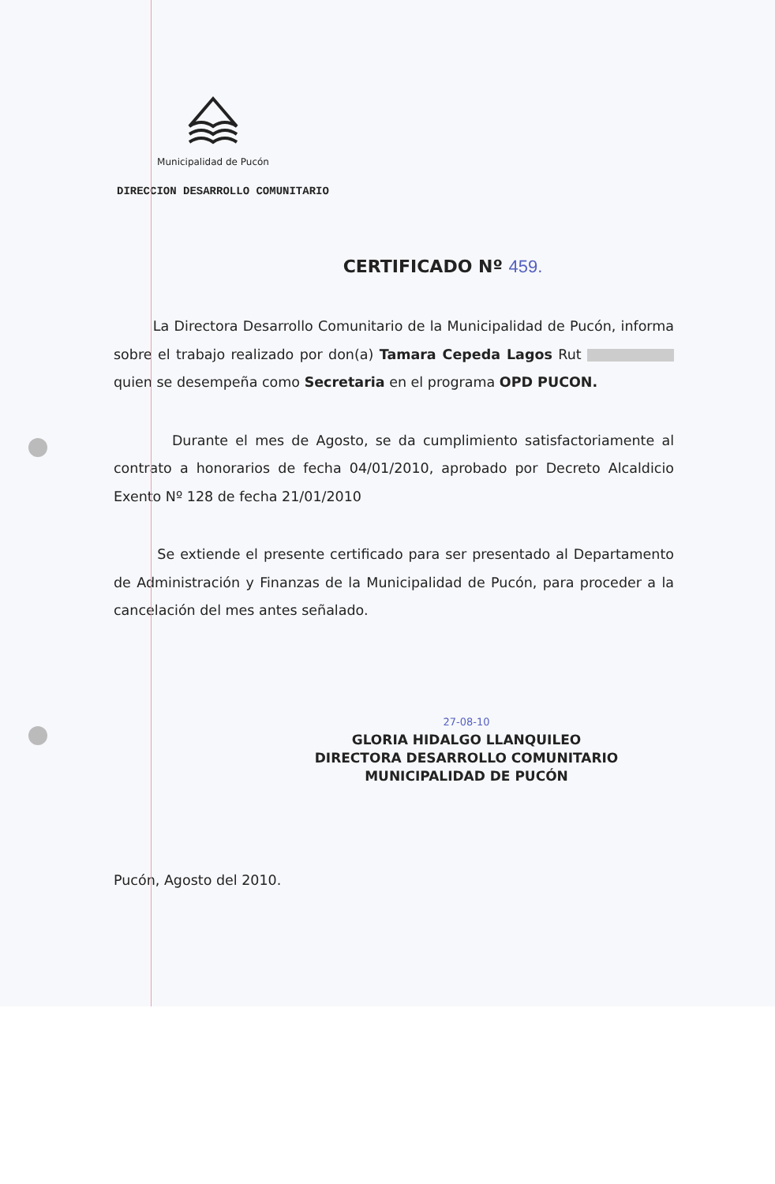Municipalidad de Pucón
DIRECCION DESARROLLO COMUNITARIO
CERTIFICADO Nº 459.
La Directora Desarrollo Comunitario de la Municipalidad de Pucón, informa sobre el trabajo realizado por don(a) Tamara Cepeda Lagos Rut quien se desempeña como Secretaria en el programa OPD PUCON.
Durante el mes de Agosto, se da cumplimiento satisfactoriamente al contrato a honorarios de fecha 04/01/2010, aprobado por Decreto Alcaldicio Exento Nº 128 de fecha 21/01/2010
Se extiende el presente certificado para ser presentado al Departamento de Administración y Finanzas de la Municipalidad de Pucón, para proceder a la cancelación del mes antes señalado.
27-08-10
GLORIA HIDALGO LLANQUILEO
DIRECTORA DESARROLLO COMUNITARIO
MUNICIPALIDAD DE PUCÓN
Pucón, Agosto del 2010.